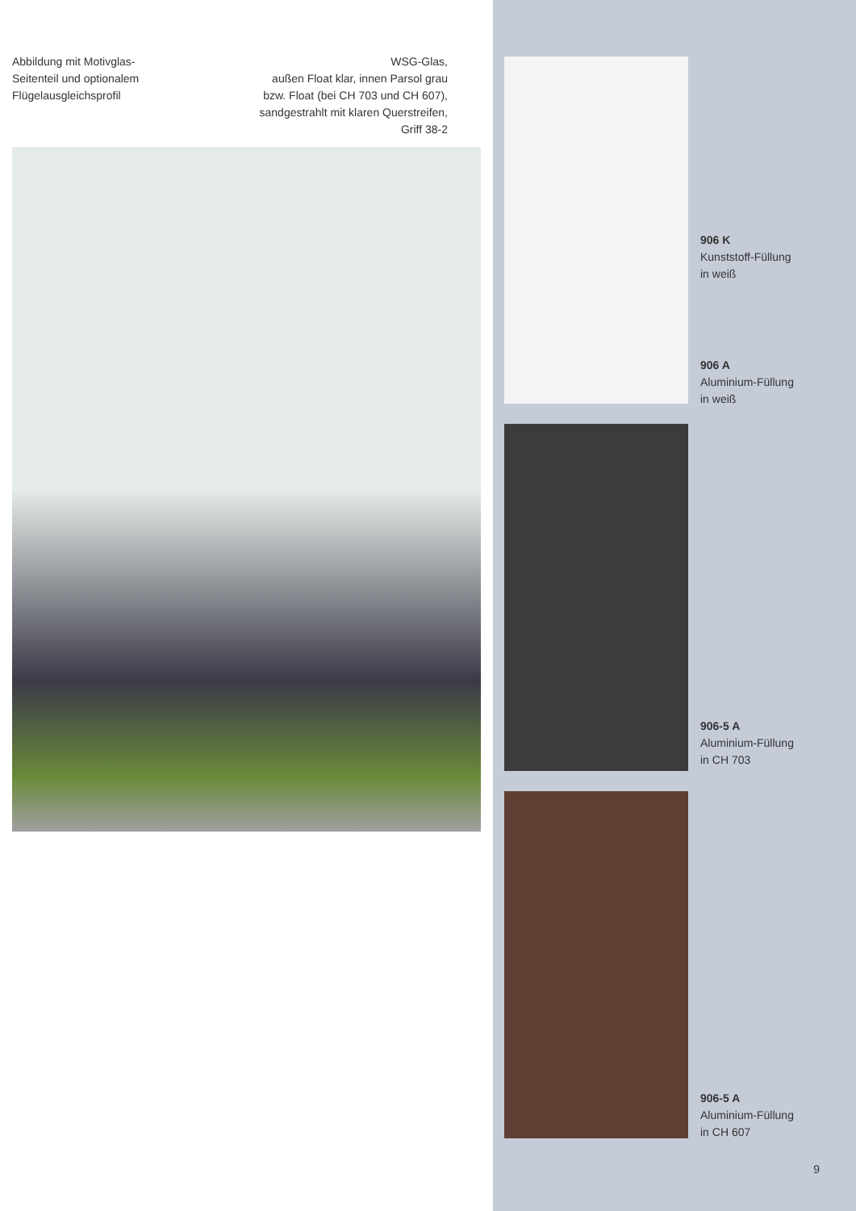Abbildung mit Motivglas-
Seitenteil und optionalem
Flügelausgleichsprofil
WSG-Glas,
außen Float klar, innen Parsol grau
bzw. Float (bei CH 703 und CH 607),
sandgestrahlt mit klaren Querstreifen,
Griff 38-2
906 K
Kunststoff-Füllung
in weiß
906 A
Aluminium-Füllung
in weiß
906-5 A
Aluminium-Füllung
in CH 703
906-5 A
Aluminium-Füllung
in CH 607
9